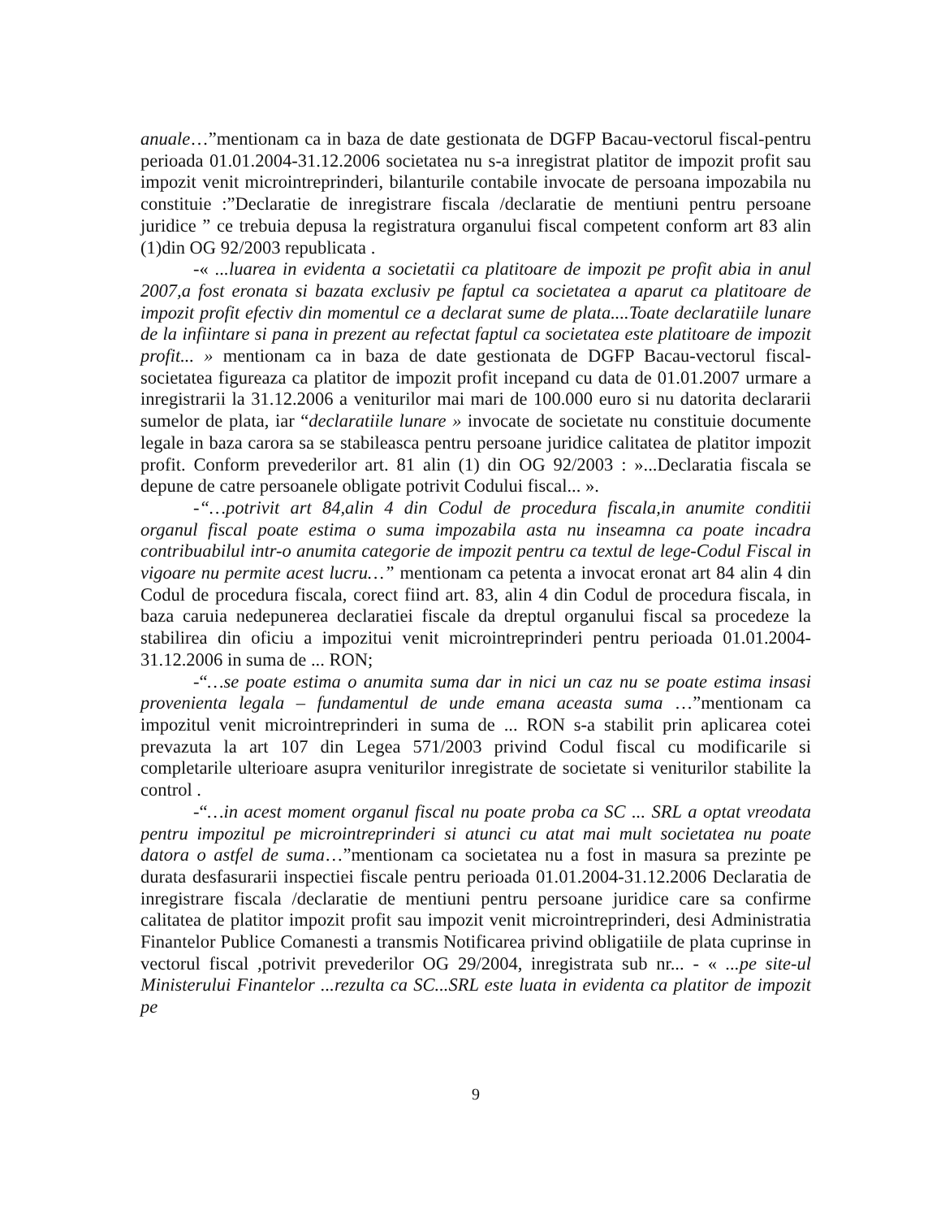anuale…”mentionam ca in baza de date gestionata de DGFP Bacau-vectorul fiscal-pentru perioada 01.01.2004-31.12.2006 societatea nu s-a inregistrat platitor de impozit profit sau impozit venit microintreprinderi, bilanturile contabile invocate de persoana impozabila nu constituie :”Declaratie de inregistrare fiscala /declaratie de mentiuni pentru persoane juridice ” ce trebuia depusa la registratura organului fiscal competent conform art 83 alin (1)din OG 92/2003 republicata .
-« ...luarea in evidenta a societatii ca platitoare de impozit pe profit abia in anul 2007,a fost eronata si bazata exclusiv pe faptul ca societatea a aparut ca platitoare de impozit profit efectiv din momentul ce a declarat sume de plata....Toate declaratiile lunare de la infiintare si pana in prezent au refectat faptul ca societatea este platitoare de impozit profit... » mentionam ca in baza de date gestionata de DGFP Bacau-vectorul fiscal-societatea figureaza ca platitor de impozit profit incepand cu data de 01.01.2007 urmare a inregistrarii la 31.12.2006 a veniturilor mai mari de 100.000 euro si nu datorita declararii sumelor de plata, iar “declaratiile lunare » invocate de societate nu constituie documente legale in baza carora sa se stabileasca pentru persoane juridice calitatea de platitor impozit profit. Conform prevederilor art. 81 alin (1) din OG 92/2003 : »...Declaratia fiscala se depune de catre persoanele obligate potrivit Codului fiscal... ».
-“…potrivit art 84,alin 4 din Codul de procedura fiscala,in anumite conditii organul fiscal poate estima o suma impozabila asta nu inseamna ca poate incadra contribuabilul intr-o anumita categorie de impozit pentru ca textul de lege-Codul Fiscal in vigoare nu permite acest lucru…” mentionam ca petenta a invocat eronat art 84 alin 4 din Codul de procedura fiscala, corect fiind art. 83, alin 4 din Codul de procedura fiscala, in baza caruia nedepunerea declaratiei fiscale da dreptul organului fiscal sa procedeze la stabilirea din oficiu a impozitui venit microintreprinderi pentru perioada 01.01.2004-31.12.2006 in suma de ... RON;
-“…se poate estima o anumita suma dar in nici un caz nu se poate estima insasi provenienta legala – fundamentul de unde emana aceasta suma …”mentionam ca impozitul venit microintreprinderi in suma de ... RON s-a stabilit prin aplicarea cotei prevazuta la art 107 din Legea 571/2003 privind Codul fiscal cu modificarile si completarile ulterioare asupra veniturilor inregistrate de societate si veniturilor stabilite la control .
-“…in acest moment organul fiscal nu poate proba ca SC ... SRL a optat vreodata pentru impozitul pe microintreprinderi si atunci cu atat mai mult societatea nu poate datora o astfel de suma…”mentionam ca societatea nu a fost in masura sa prezinte pe durata desfasurarii inspectiei fiscale pentru perioada 01.01.2004-31.12.2006 Declaratia de inregistrare fiscala /declaratie de mentiuni pentru persoane juridice care sa confirme calitatea de platitor impozit profit sau impozit venit microintreprinderi, desi Administratia Finantelor Publice Comanesti a transmis Notificarea privind obligatiile de plata cuprinse in vectorul fiscal ,potrivit prevederilor OG 29/2004, inregistrata sub nr... - « ...pe site-ul Ministerului Finantelor ...rezulta ca SC...SRL este luata in evidenta ca platitor de impozit pe
9